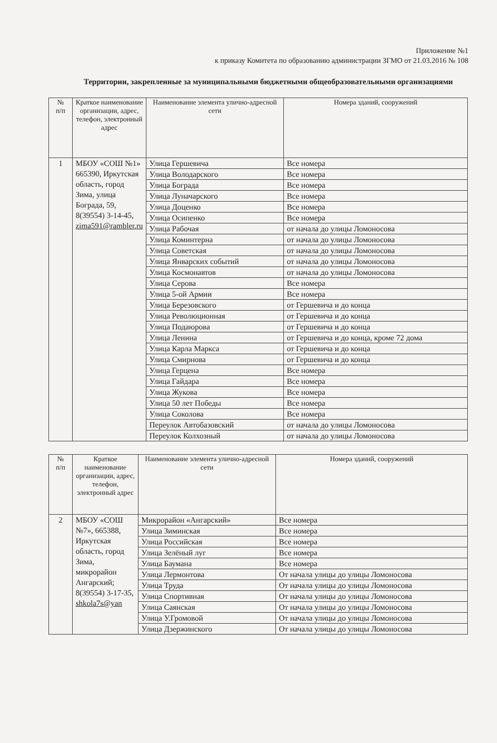Приложение №1
к приказу Комитета по образованию администрации ЗГМО от 21.03.2016 № 108
Территории, закрепленные за муниципальными бюджетными общеобразовательными организациями
| № п/п | Краткое наименование организации, адрес, телефон, электронный адрес | Наименование элемента улично-адресной сети | Номера зданий, сооружений |
| --- | --- | --- | --- |
| 1 | МБОУ «СОШ №1» 665390, Иркутская область, город Зима, улица Бограда, 59, 8(39554) 3-14-45, zima591@rambler.ru | Улица Гершевича | Все номера |
| | | Улица Володарского | Все номера |
| | | Улица Бограда | Все номера |
| | | Улица Луначарского | Все номера |
| | | Улица Доценко | Все номера |
| | | Улица Осипенко | Все номера |
| | | Улица Рабочая | от начала до улицы Ломоносова |
| | | Улица Коминтерна | от начала до улицы Ломоносова |
| | | Улица Советская | от начала до улицы Ломоносова |
| | | Улица Январских событий | от начала до улицы Ломоносова |
| | | Улица Космонавтов | от начала до улицы Ломоносова |
| | | Улица Серова | Все номера |
| | | Улица 5-ой Армии | Все номера |
| | | Улица Березовского | от Гершевича и до конца |
| | | Улица Революционная | от Гершевича и до конца |
| | | Улица Подаюрова | от Гершевича и до конца |
| | | Улица Ленина | от Гершевича и до конца, кроме 72 дома |
| | | Улица Карла Маркса | от Гершевича и до конца |
| | | Улица Смирнова | от Гершевича и до конца |
| | | Улица Герцена | Все номера |
| | | Улица Гайдара | Все номера |
| | | Улица Жукова | Все номера |
| | | Улица 50 лет Победы | Все номера |
| | | Улица Соколова | Все номера |
| | | Переулок Автобазовский | от начала до улицы Ломоносова |
| | | Переулок Колхозный | от начала до улицы Ломоносова |
| № п/п | Краткое наименование организации, адрес, телефон, электронный адрес | Наименование элемента улично-адресной сети | Номера зданий, сооружений |
| --- | --- | --- | --- |
| 2 | МБОУ «СОШ №7», 665388, Иркутская область, город Зима, микрорайон Ангарский; 8(39554) 3-17-35, shkola7s@yan | Микрорайон «Ангарский» | Все номера |
| | | Улица Зиминская | Все номера |
| | | Улица Российская | Все номера |
| | | Улица Зелёный луг | Все номера |
| | | Улица Баумана | Все номера |
| | | Улица Лермонтова | От начала улицы до улицы Ломоносова |
| | | Улица Труда | От начала улицы до улицы Ломоносова |
| | | Улица Спортивная | От начала улицы до улицы Ломоносова |
| | | Улица Саянская | От начала улицы до улицы Ломоносова |
| | | Улица У.Громовой | От начала улицы до улицы Ломоносова |
| | | Улица Дзержинского | От начала улицы до улицы Ломоносова |